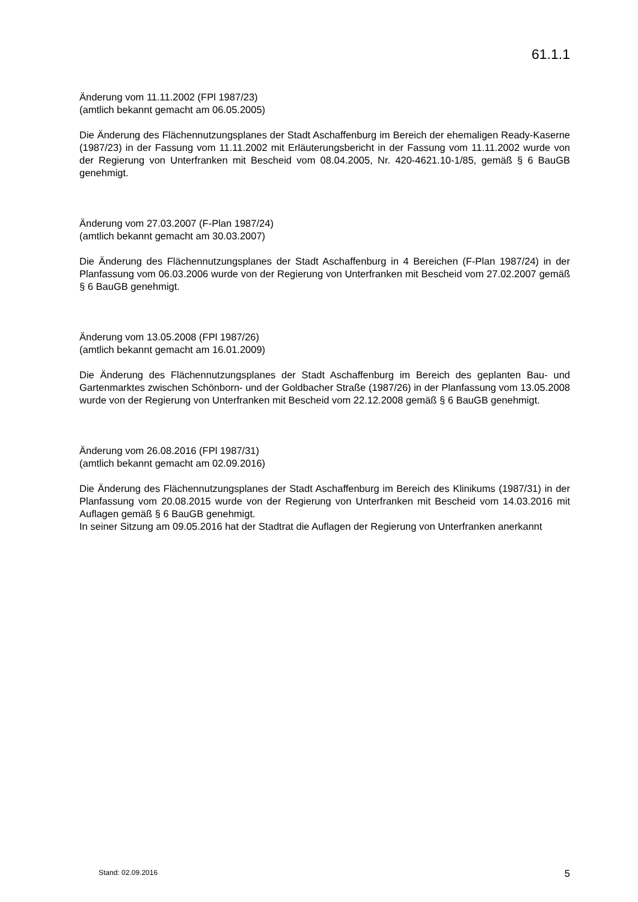61.1.1
Änderung vom 11.11.2002 (FPl 1987/23)
(amtlich bekannt gemacht am 06.05.2005)
Die Änderung des Flächennutzungsplanes der Stadt Aschaffenburg im Bereich der ehemaligen Ready-Kaserne (1987/23) in der Fassung vom 11.11.2002 mit Erläuterungsbericht in der Fassung vom 11.11.2002 wurde von der Regierung von Unterfranken mit Bescheid vom 08.04.2005, Nr. 420-4621.10-1/85, gemäß § 6 BauGB genehmigt.
Änderung vom 27.03.2007 (F-Plan 1987/24)
(amtlich bekannt gemacht am 30.03.2007)
Die Änderung des Flächennutzungsplanes der Stadt Aschaffenburg in 4 Bereichen (F-Plan 1987/24) in der Planfassung vom 06.03.2006 wurde von der Regierung von Unterfranken mit Bescheid vom 27.02.2007 gemäß § 6 BauGB genehmigt.
Änderung vom 13.05.2008 (FPl 1987/26)
(amtlich bekannt gemacht am 16.01.2009)
Die Änderung des Flächennutzungsplanes der Stadt Aschaffenburg im Bereich des geplanten Bau- und Gartenmarktes zwischen Schönborn- und der Goldbacher Straße (1987/26) in der Planfassung vom 13.05.2008 wurde von der Regierung von Unterfranken mit Bescheid vom 22.12.2008 gemäß § 6 BauGB genehmigt.
Änderung vom 26.08.2016 (FPl 1987/31)
(amtlich bekannt gemacht am 02.09.2016)
Die Änderung des Flächennutzungsplanes der Stadt Aschaffenburg im Bereich des Klinikums (1987/31) in der Planfassung vom 20.08.2015 wurde von der Regierung von Unterfranken mit Bescheid vom 14.03.2016 mit Auflagen gemäß § 6 BauGB genehmigt.
In seiner Sitzung am 09.05.2016 hat der Stadtrat die Auflagen der Regierung von Unterfranken anerkannt
Stand: 02.09.2016 5